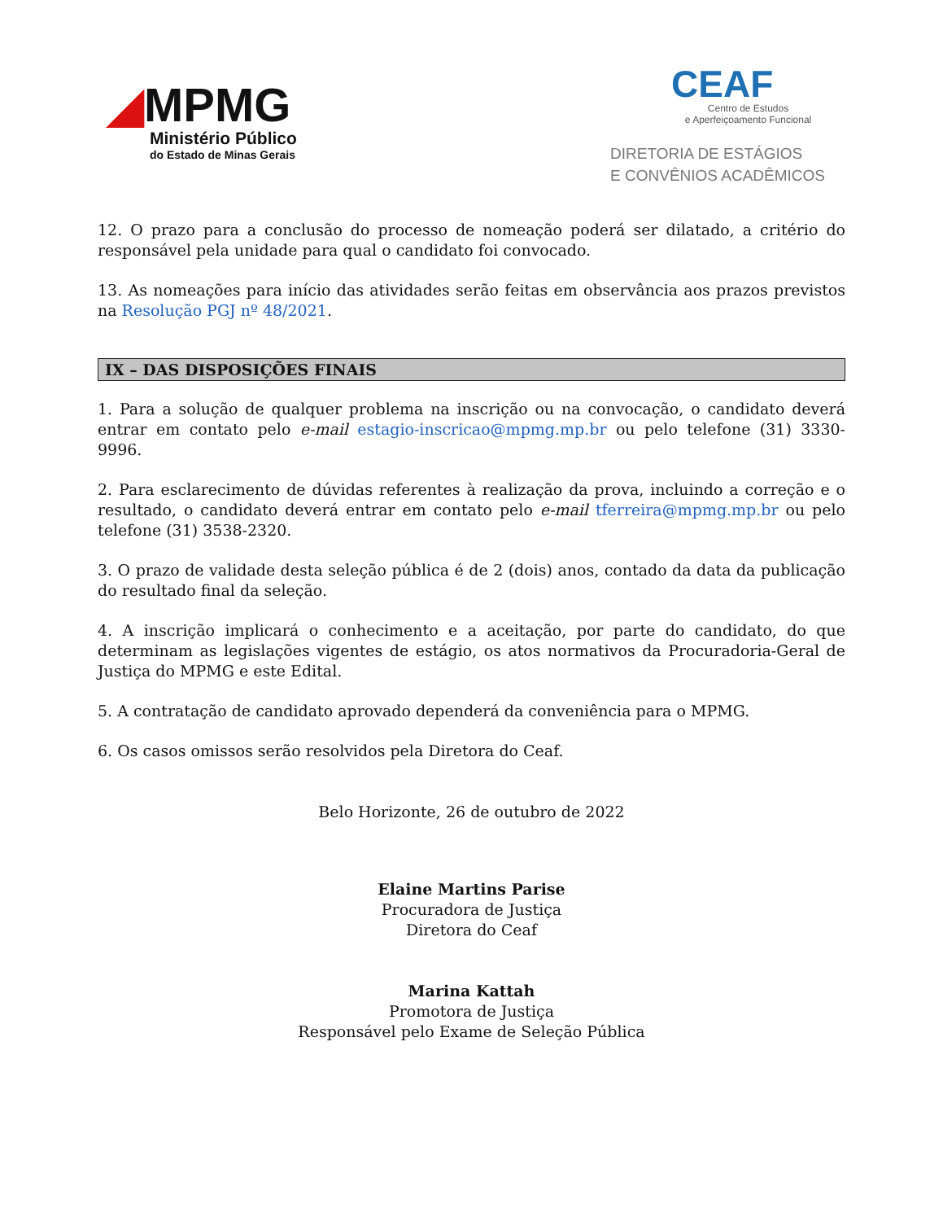◢MPMG
Ministério Público
do Estado de Minas Gerais
CEAF
Centro de Estudos
e Aperfeiçoamento Funcional
DIRETORIA DE ESTÁGIOS
E CONVÊNIOS ACADÊMICOS
12. O prazo para a conclusão do processo de nomeação poderá ser dilatado, a critério do responsável pela unidade para qual o candidato foi convocado.
13. As nomeações para início das atividades serão feitas em observância aos prazos previstos na Resolução PGJ nº 48/2021.
IX – DAS DISPOSIÇÕES FINAIS
1. Para a solução de qualquer problema na inscrição ou na convocação, o candidato deverá entrar em contato pelo e-mail estagio-inscricao@mpmg.mp.br ou pelo telefone (31) 3330-9996.
2. Para esclarecimento de dúvidas referentes à realização da prova, incluindo a correção e o resultado, o candidato deverá entrar em contato pelo e-mail tferreira@mpmg.mp.br ou pelo telefone (31) 3538-2320.
3. O prazo de validade desta seleção pública é de 2 (dois) anos, contado da data da publicação do resultado final da seleção.
4. A inscrição implicará o conhecimento e a aceitação, por parte do candidato, do que determinam as legislações vigentes de estágio, os atos normativos da Procuradoria-Geral de Justiça do MPMG e este Edital.
5. A contratação de candidato aprovado dependerá da conveniência para o MPMG.
6. Os casos omissos serão resolvidos pela Diretora do Ceaf.
Belo Horizonte, 26 de outubro de 2022
Elaine Martins Parise
Procuradora de Justiça
Diretora do Ceaf
Marina Kattah
Promotora de Justiça
Responsável pelo Exame de Seleção Pública